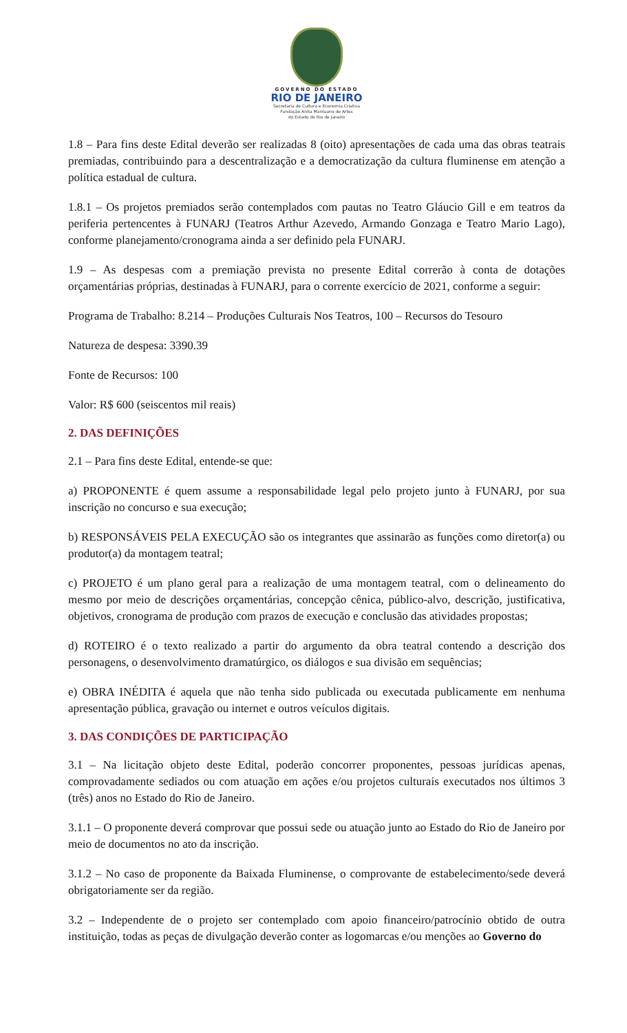GOVERNO DO ESTADO
RIO DE JANEIRO
Secretaria de Cultura e Economia Criativa
Fundação Anita Mantuano de Artes
do Estado do Rio de Janeiro
1.8 – Para fins deste Edital deverão ser realizadas 8 (oito) apresentações de cada uma das obras teatrais premiadas, contribuindo para a descentralização e a democratização da cultura fluminense em atenção a política estadual de cultura.
1.8.1 – Os projetos premiados serão contemplados com pautas no Teatro Gláucio Gill e em teatros da periferia pertencentes à FUNARJ (Teatros Arthur Azevedo, Armando Gonzaga e Teatro Mario Lago), conforme planejamento/cronograma ainda a ser definido pela FUNARJ.
1.9 – As despesas com a premiação prevista no presente Edital correrão à conta de dotações orçamentárias próprias, destinadas à FUNARJ, para o corrente exercício de 2021, conforme a seguir:
Programa de Trabalho: 8.214 – Produções Culturais Nos Teatros, 100 – Recursos do Tesouro
Natureza de despesa: 3390.39
Fonte de Recursos: 100
Valor: R$ 600 (seiscentos mil reais)
2. DAS DEFINIÇÕES
2.1 – Para fins deste Edital, entende-se que:
a) PROPONENTE é quem assume a responsabilidade legal pelo projeto junto à FUNARJ, por sua inscrição no concurso e sua execução;
b) RESPONSÁVEIS PELA EXECUÇÃO são os integrantes que assinarão as funções como diretor(a) ou produtor(a) da montagem teatral;
c) PROJETO é um plano geral para a realização de uma montagem teatral, com o delineamento do mesmo por meio de descrições orçamentárias, concepção cênica, público-alvo, descrição, justificativa, objetivos, cronograma de produção com prazos de execução e conclusão das atividades propostas;
d) ROTEIRO é o texto realizado a partir do argumento da obra teatral contendo a descrição dos personagens, o desenvolvimento dramatúrgico, os diálogos e sua divisão em sequências;
e) OBRA INÉDITA é aquela que não tenha sido publicada ou executada publicamente em nenhuma apresentação pública, gravação ou internet e outros veículos digitais.
3. DAS CONDIÇÕES DE PARTICIPAÇÃO
3.1 – Na licitação objeto deste Edital, poderão concorrer proponentes, pessoas jurídicas apenas, comprovadamente sediados ou com atuação em ações e/ou projetos culturais executados nos últimos 3 (três) anos no Estado do Rio de Janeiro.
3.1.1 – O proponente deverá comprovar que possui sede ou atuação junto ao Estado do Rio de Janeiro por meio de documentos no ato da inscrição.
3.1.2 – No caso de proponente da Baixada Fluminense, o comprovante de estabelecimento/sede deverá obrigatoriamente ser da região.
3.2 – Independente de o projeto ser contemplado com apoio financeiro/patrocínio obtido de outra instituição, todas as peças de divulgação deverão conter as logomarcas e/ou menções ao Governo do